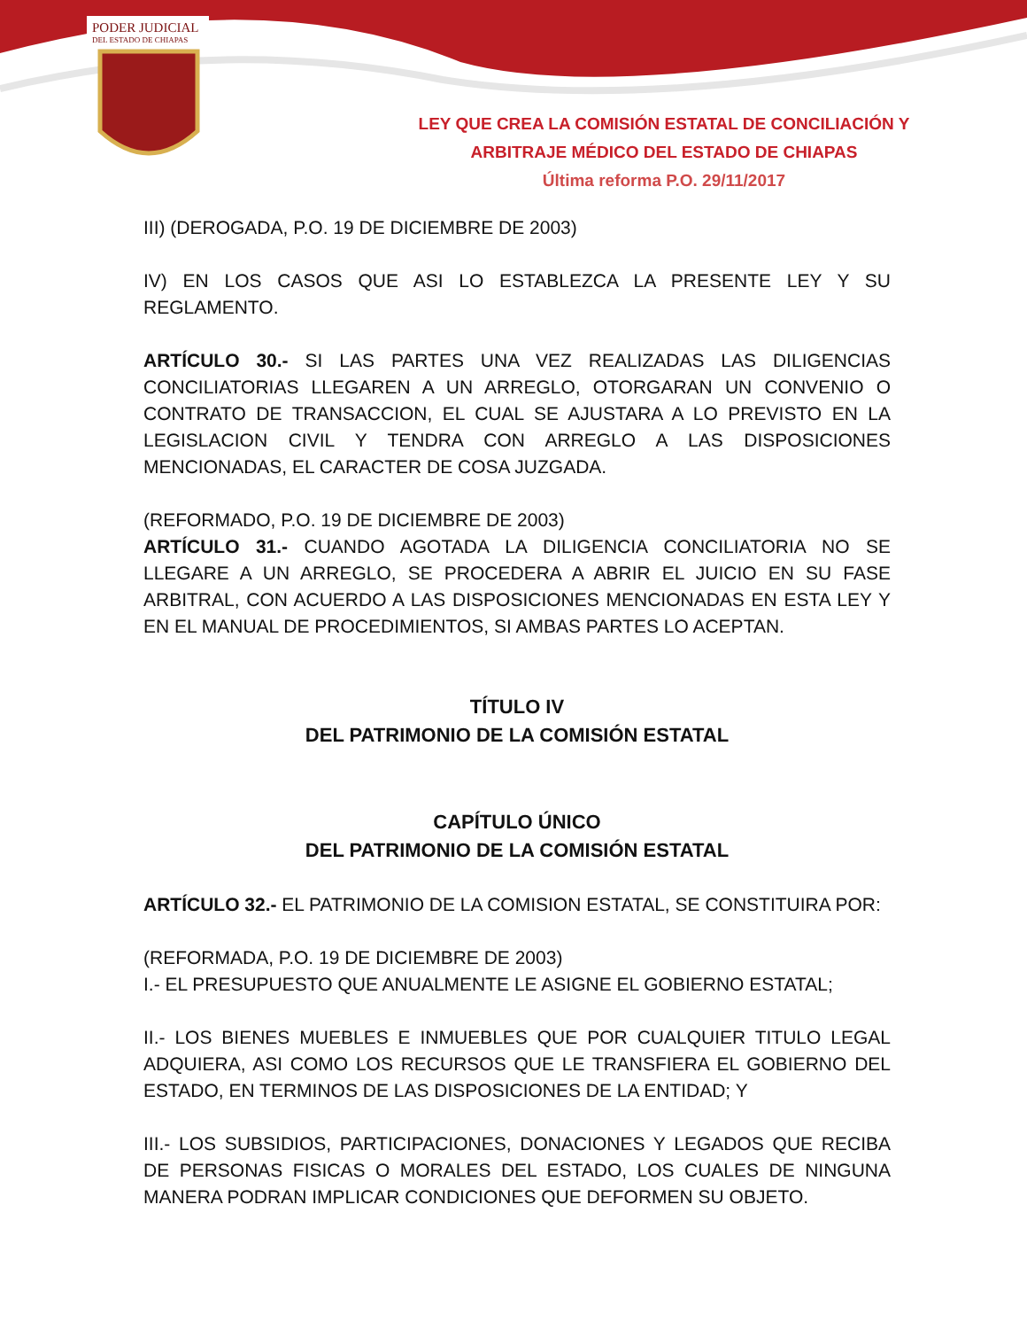PODER JUDICIAL
DEL ESTADO DE CHIAPAS
LEY QUE CREA LA COMISIÓN ESTATAL DE CONCILIACIÓN Y ARBITRAJE MÉDICO DEL ESTADO DE CHIAPAS
Última reforma P.O. 29/11/2017
III) (DEROGADA, P.O. 19 DE DICIEMBRE DE 2003)
IV) EN LOS CASOS QUE ASI LO ESTABLEZCA LA PRESENTE LEY Y SU REGLAMENTO.
ARTÍCULO 30.- SI LAS PARTES UNA VEZ REALIZADAS LAS DILIGENCIAS CONCILIATORIAS LLEGAREN A UN ARREGLO, OTORGARAN UN CONVENIO O CONTRATO DE TRANSACCION, EL CUAL SE AJUSTARA A LO PREVISTO EN LA LEGISLACION CIVIL Y TENDRA CON ARREGLO A LAS DISPOSICIONES MENCIONADAS, EL CARACTER DE COSA JUZGADA.
(REFORMADO, P.O. 19 DE DICIEMBRE DE 2003)
ARTÍCULO 31.- CUANDO AGOTADA LA DILIGENCIA CONCILIATORIA NO SE LLEGARE A UN ARREGLO, SE PROCEDERA A ABRIR EL JUICIO EN SU FASE ARBITRAL, CON ACUERDO A LAS DISPOSICIONES MENCIONADAS EN ESTA LEY Y EN EL MANUAL DE PROCEDIMIENTOS, SI AMBAS PARTES LO ACEPTAN.
TÍTULO IV
DEL PATRIMONIO DE LA COMISIÓN ESTATAL
CAPÍTULO ÚNICO
DEL PATRIMONIO DE LA COMISIÓN ESTATAL
ARTÍCULO 32.- EL PATRIMONIO DE LA COMISION ESTATAL, SE CONSTITUIRA POR:
(REFORMADA, P.O. 19 DE DICIEMBRE DE 2003)
I.- EL PRESUPUESTO QUE ANUALMENTE LE ASIGNE EL GOBIERNO ESTATAL;
II.- LOS BIENES MUEBLES E INMUEBLES QUE POR CUALQUIER TITULO LEGAL ADQUIERA, ASI COMO LOS RECURSOS QUE LE TRANSFIERA EL GOBIERNO DEL ESTADO, EN TERMINOS DE LAS DISPOSICIONES DE LA ENTIDAD; Y
III.- LOS SUBSIDIOS, PARTICIPACIONES, DONACIONES Y LEGADOS QUE RECIBA DE PERSONAS FISICAS O MORALES DEL ESTADO, LOS CUALES DE NINGUNA MANERA PODRAN IMPLICAR CONDICIONES QUE DEFORMEN SU OBJETO.